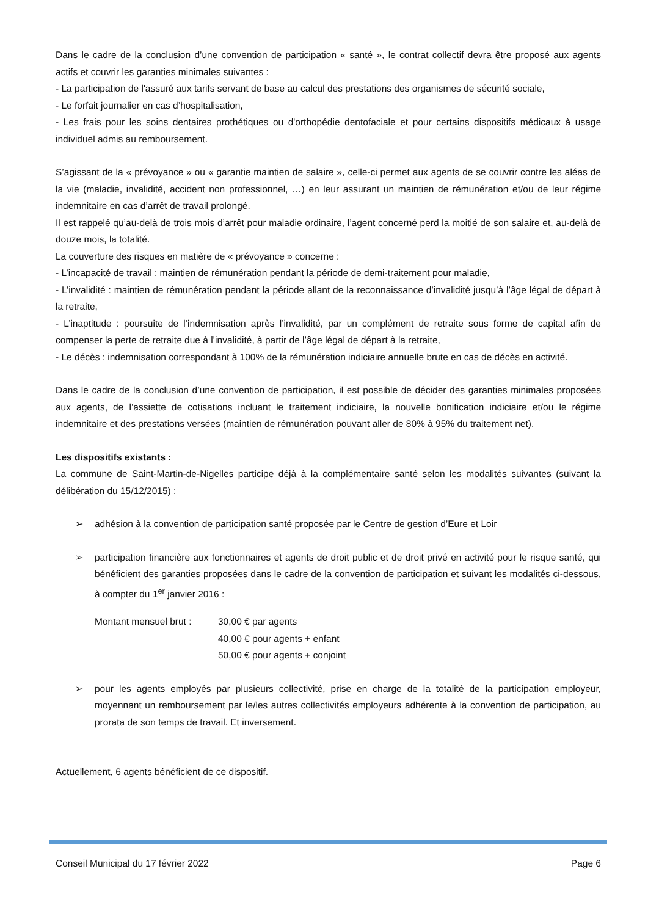Dans le cadre de la conclusion d’une convention de participation « santé », le contrat collectif devra être proposé aux agents actifs et couvrir les garanties minimales suivantes :
- La participation de l'assuré aux tarifs servant de base au calcul des prestations des organismes de sécurité sociale,
- Le forfait journalier en cas d’hospitalisation,
- Les frais pour les soins dentaires prothétiques ou d'orthopédie dentofaciale et pour certains dispositifs médicaux à usage individuel admis au remboursement.
S’agissant de la « prévoyance » ou « garantie maintien de salaire », celle-ci permet aux agents de se couvrir contre les aléas de la vie (maladie, invalidité, accident non professionnel, …) en leur assurant un maintien de rémunération et/ou de leur régime indemnitaire en cas d’arrêt de travail prolongé.
Il est rappelé qu’au-delà de trois mois d’arrêt pour maladie ordinaire, l’agent concerné perd la moitié de son salaire et, au-delà de douze mois, la totalité.
La couverture des risques en matière de « prévoyance » concerne :
- L’incapacité de travail : maintien de rémunération pendant la période de demi-traitement pour maladie,
- L’invalidité : maintien de rémunération pendant la période allant de la reconnaissance d’invalidité jusqu’à l’âge légal de départ à la retraite,
- L’inaptitude : poursuite de l’indemnisation après l’invalidité, par un complément de retraite sous forme de capital afin de compenser la perte de retraite due à l’invalidité, à partir de l’âge légal de départ à la retraite,
- Le décès : indemnisation correspondant à 100% de la rémunération indiciaire annuelle brute en cas de décès en activité.
Dans le cadre de la conclusion d’une convention de participation, il est possible de décider des garanties minimales proposées aux agents, de l’assiette de cotisations incluant le traitement indiciaire, la nouvelle bonification indiciaire et/ou le régime indemnitaire et des prestations versées (maintien de rémunération pouvant aller de 80% à 95% du traitement net).
Les dispositifs existants :
La commune de Saint-Martin-de-Nigelles participe déjà à la complémentaire santé selon les modalités suivantes (suivant la délibération du 15/12/2015) :
➢ adhésion à la convention de participation santé proposée par le Centre de gestion d’Eure et Loir
➢ participation financière aux fonctionnaires et agents de droit public et de droit privé en activité pour le risque santé, qui bénéficient des garanties proposées dans le cadre de la convention de participation et suivant les modalités ci-dessous, à compter du 1<sup>er</sup> janvier 2016 :
Montant mensuel brut :
30,00 € par agents
40,00 € pour agents + enfant
50,00 € pour agents + conjoint
➢ pour les agents employés par plusieurs collectivité, prise en charge de la totalité de la participation employeur, moyennant un remboursement par le/les autres collectivités employeurs adhérente à la convention de participation, au prorata de son temps de travail. Et inversement.
Actuellement, 6 agents bénéficient de ce dispositif.
Conseil Municipal du 17 février 2022 Page 6